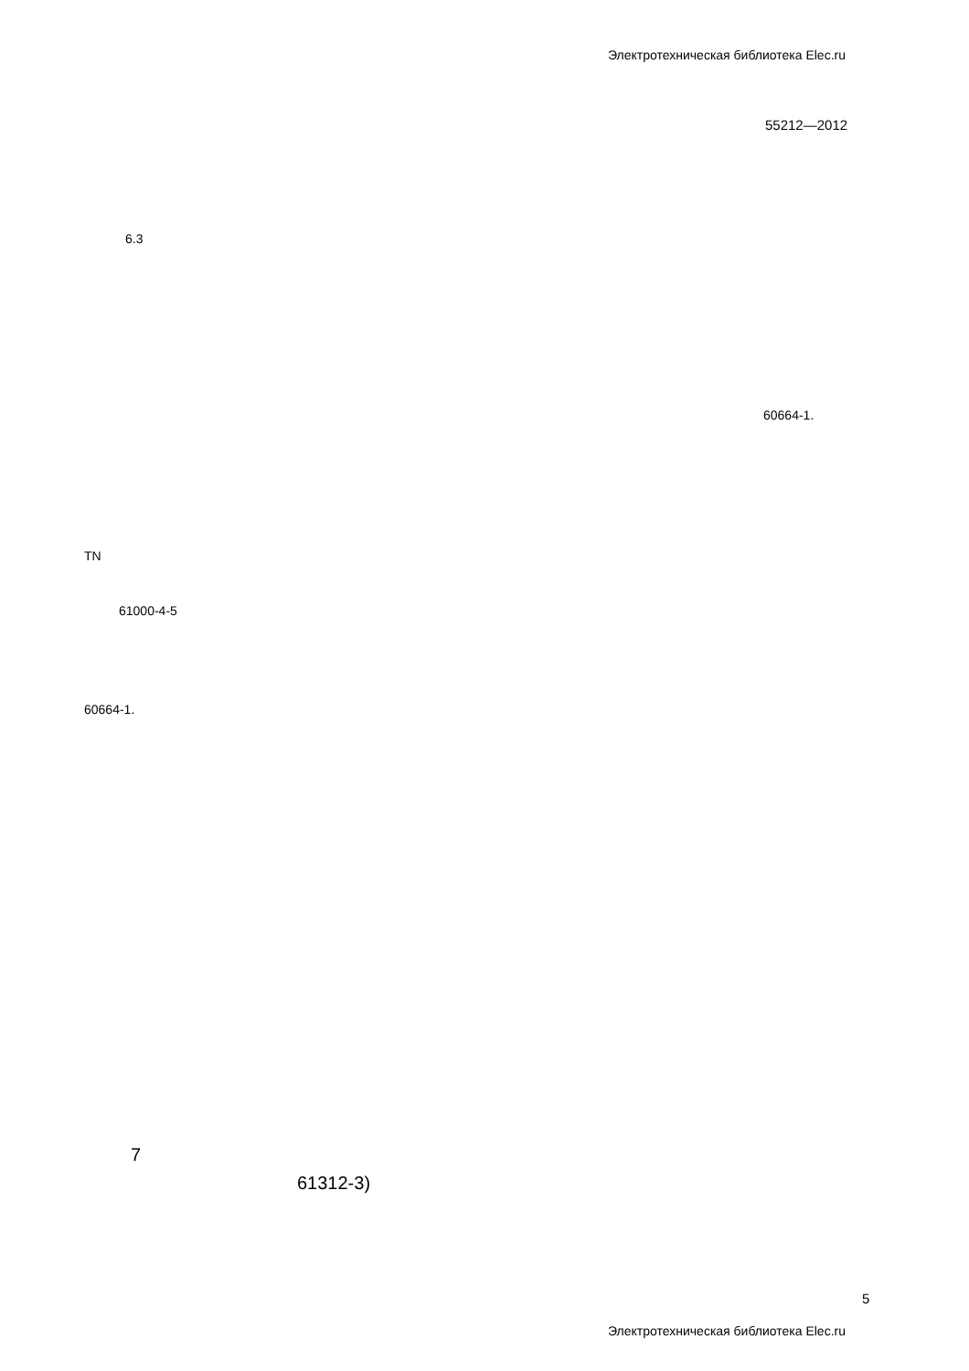Электротехническая библиотека Elec.ru
55212—2012
6.3
60664-1.
TN
61000-4-5
60664-1.
7
61312-3)
5
Электротехническая библиотека Elec.ru